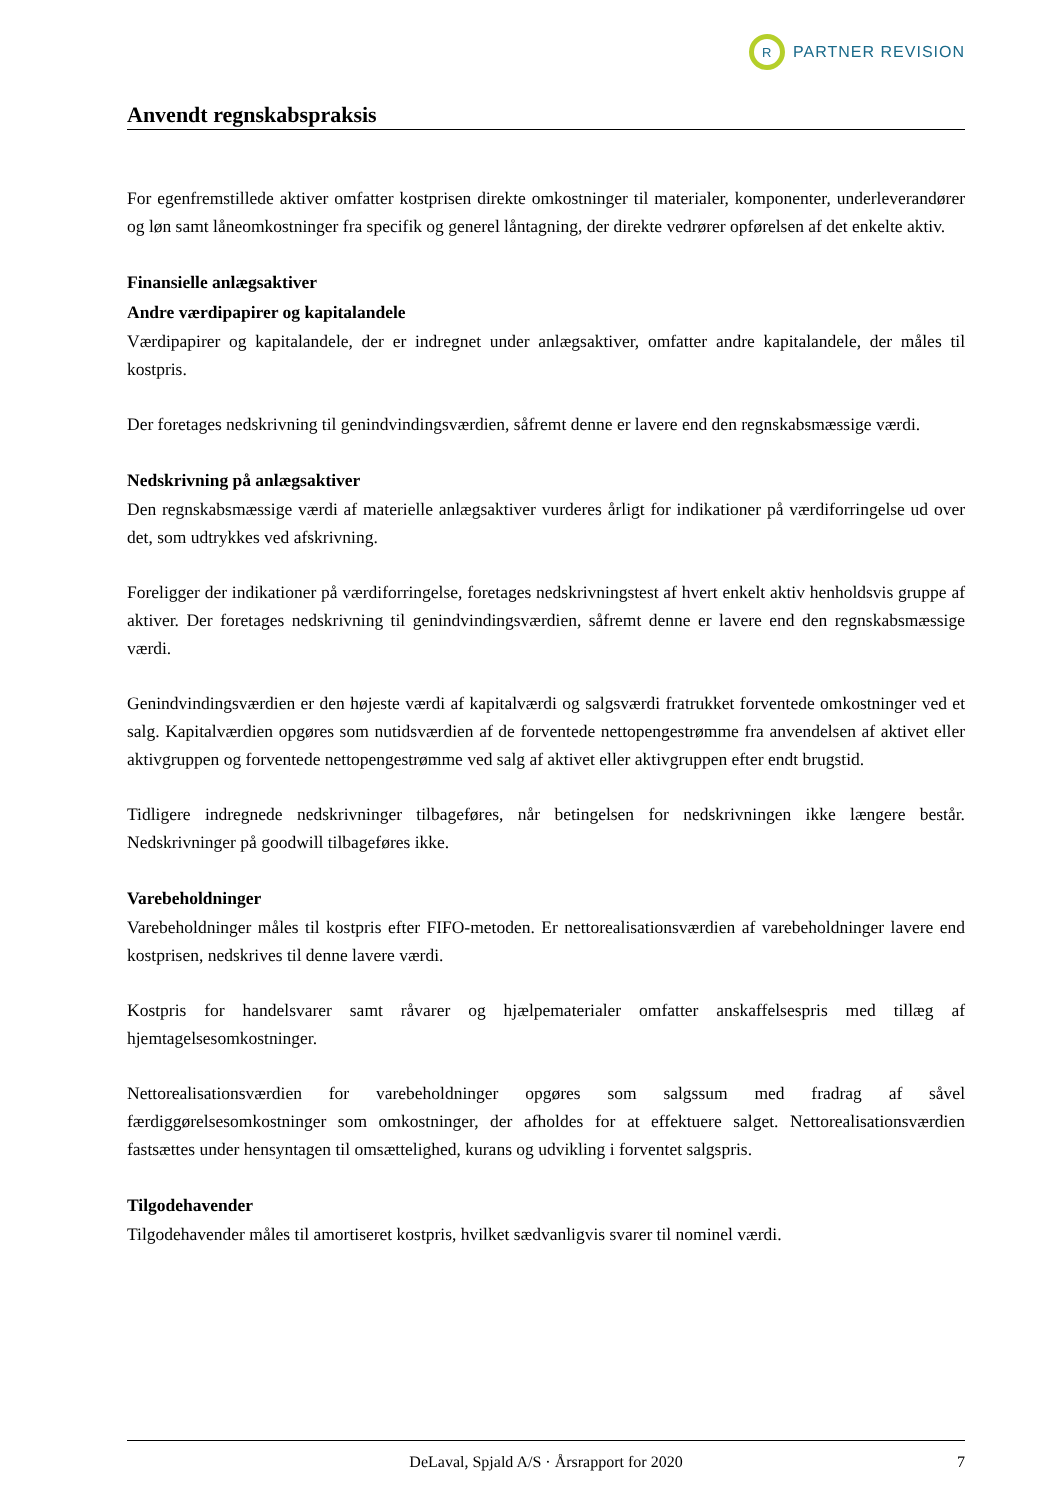R
PARTNER REVISION
Anvendt regnskabspraksis
For egenfremstillede aktiver omfatter kostprisen direkte omkostninger til materialer, komponenter, underleverandører og løn samt låneomkostninger fra specifik og generel låntagning, der direkte vedrører opførelsen af det enkelte aktiv.
Finansielle anlægsaktiver
Andre værdipapirer og kapitalandele
Værdipapirer og kapitalandele, der er indregnet under anlægsaktiver, omfatter andre kapitalandele, der måles til kostpris.
Der foretages nedskrivning til genindvindingsværdien, såfremt denne er lavere end den regnskabsmæssige værdi.
Nedskrivning på anlægsaktiver
Den regnskabsmæssige værdi af materielle anlægsaktiver vurderes årligt for indikationer på værdiforringelse ud over det, som udtrykkes ved afskrivning.
Foreligger der indikationer på værdiforringelse, foretages nedskrivningstest af hvert enkelt aktiv henholdsvis gruppe af aktiver. Der foretages nedskrivning til genindvindingsværdien, såfremt denne er lavere end den regnskabsmæssige værdi.
Genindvindingsværdien er den højeste værdi af kapitalværdi og salgsværdi fratrukket forventede omkostninger ved et salg. Kapitalværdien opgøres som nutidsværdien af de forventede nettopengestrømme fra anvendelsen af aktivet eller aktivgruppen og forventede nettopengestrømme ved salg af aktivet eller aktivgruppen efter endt brugstid.
Tidligere indregnede nedskrivninger tilbageføres, når betingelsen for nedskrivningen ikke længere består. Nedskrivninger på goodwill tilbageføres ikke.
Varebeholdninger
Varebeholdninger måles til kostpris efter FIFO-metoden. Er nettorealisationsværdien af varebeholdninger lavere end kostprisen, nedskrives til denne lavere værdi.
Kostpris for handelsvarer samt råvarer og hjælpematerialer omfatter anskaffelsespris med tillæg af hjemtagelsesomkostninger.
Nettorealisationsværdien for varebeholdninger opgøres som salgssum med fradrag af såvel færdiggørelsesomkostninger som omkostninger, der afholdes for at effektuere salget. Nettorealisationsværdien fastsættes under hensyntagen til omsættelighed, kurans og udvikling i forventet salgspris.
Tilgodehavender
Tilgodehavender måles til amortiseret kostpris, hvilket sædvanligvis svarer til nominel værdi.
DeLaval, Spjald A/S · Årsrapport for 2020 7